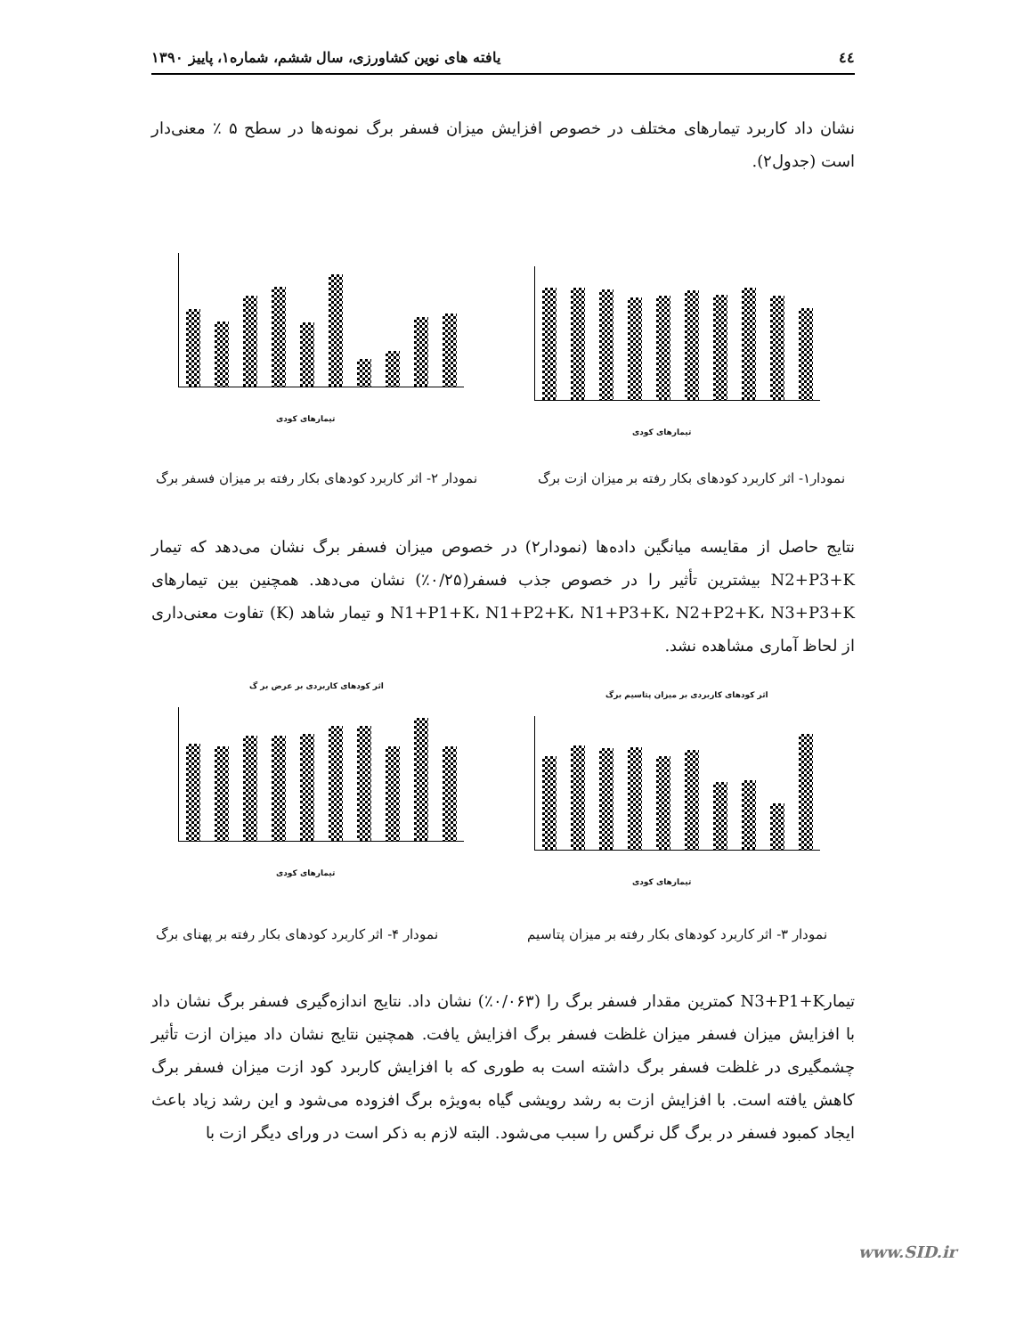٤٤ یافته های نوین کشاورزی، سال ششم، شماره۱، پاییز ۱۳۹۰
نشان داد کاربرد تیمارهای مختلف در خصوص افزایش میزان فسفر برگ نمونه‌ها در سطح ۵ ٪ معنی‌دار است (جدول۲).
تیمارهای کودی
تیمارهای کودی
نمودار۱- اثر کاربرد کودهای بکار رفته بر میزان ازت برگ
نمودار ۲- اثر کاربرد کودهای بکار رفته بر میزان فسفر برگ
نتایج حاصل از مقایسه میانگین داده‌ها (نمودار۲) در خصوص میزان فسفر برگ نشان می‌دهد که تیمار N2+P3+K بیشترین تأثیر را در خصوص جذب فسفر(۰/۲۵٪) نشان می‌دهد. همچنین بین تیمارهای N1+P1+K، N1+P2+K، N1+P3+K، N2+P2+K، N3+P3+K و تیمار شاهد (K) تفاوت معنی‌داری از لحاظ آماری مشاهده نشد.
اثر کودهای کاربردی بر میزان پتاسیم برگ
تیمارهای کودی
اثر کودهای کاربردی بر عرض بر گ
تیمارهای کودی
نمودار ۳- اثر کاربرد کودهای بکار رفته بر میزان پتاسیم
نمودار ۴- اثر کاربرد کودهای بکار رفته بر پهنای برگ
تیمارN3+P1+K کمترین مقدار فسفر برگ را (۰/۰۶۳٪) نشان داد. نتایج اندازه‌گیری فسفر برگ نشان داد با افزایش میزان فسفر میزان غلظت فسفر برگ افزایش یافت. همچنین نتایج نشان داد میزان ازت تأثیر چشمگیری در غلظت فسفر برگ داشته است به طوری که با افزایش کاربرد کود ازت میزان فسفر برگ کاهش یافته است. با افزایش ازت به رشد رویشی گیاه به‌ویژه برگ افزوده می‌شود و این رشد زیاد باعث ایجاد کمبود فسفر در برگ گل نرگس را سبب می‌شود. البته لازم به ذکر است در ورای دیگر ازت با
www.SID.ir